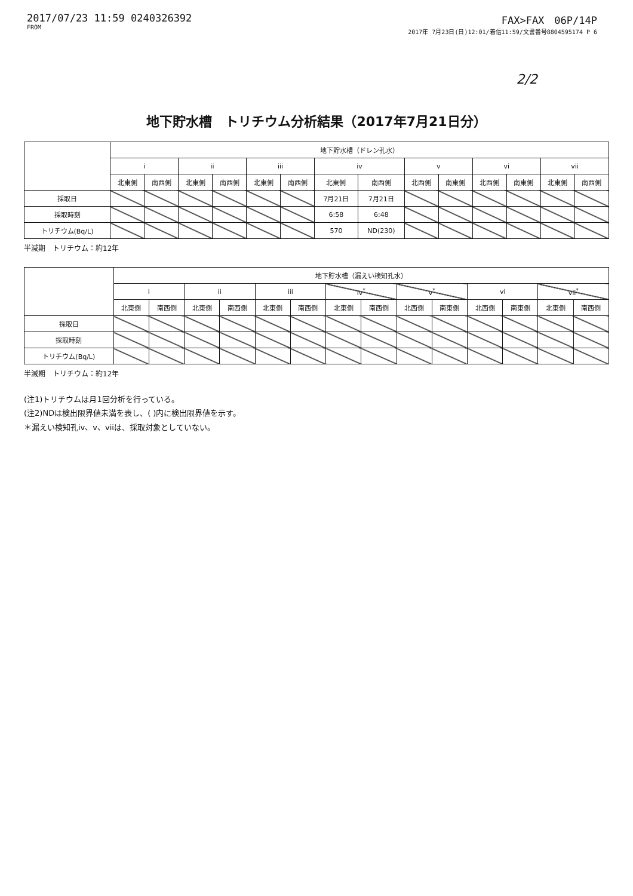2017/07/23 11:59 0240326392
FROM
FAX>FAX　06P/14P
2017年 7月23日(日)12:01/着信11:59/文書番号8804595174 P 6
2/2
地下貯水槽　トリチウム分析結果（2017年7月21日分）
| | 地下貯水槽（ドレン孔水） | | | | | | | | | | | | | |
| --- | --- | --- | --- | --- | --- | --- | --- | --- | --- | --- | --- | --- | --- | --- |
| | i | | ii | | iii | | iv | | v | | vi | | vii | |
| | 北東側 | 南西側 | 北東側 | 南西側 | 北東側 | 南西側 | 北東側 | 南西側 | 北西側 | 南東側 | 北西側 | 南東側 | 北東側 | 南西側 |
| 採取日 | | | | | | | 7月21日 | 7月21日 | | | | | | |
| 採取時刻 | | | | | | | 6:58 | 6:48 | | | | | | |
| トリチウム(Bq/L) | | | | | | | 570 | ND(230) | | | | | | |
半減期　トリチウム：約12年
| | 地下貯水槽（漏えい検知孔水） | | | | | | | | | | | | | |
| --- | --- | --- | --- | --- | --- | --- | --- | --- | --- | --- | --- | --- | --- | --- |
| | i | | ii | | iii | | iv<sup>*</sup> | | v<sup>*</sup> | | vi | | vii<sup>*</sup> | |
| | 北東側 | 南西側 | 北東側 | 南西側 | 北東側 | 南西側 | 北東側 | 南西側 | 北西側 | 南東側 | 北西側 | 南東側 | 北東側 | 南西側 |
| 採取日 | | | | | | | | | | | | | | |
| 採取時刻 | | | | | | | | | | | | | | |
| トリチウム(Bq/L) | | | | | | | | | | | | | | |
半減期　トリチウム：約12年
(注1)トリチウムは月1回分析を行っている。
(注2)NDは検出限界値未満を表し、( )内に検出限界値を示す。
＊漏えい検知孔iv、v、viiは、採取対象としていない。